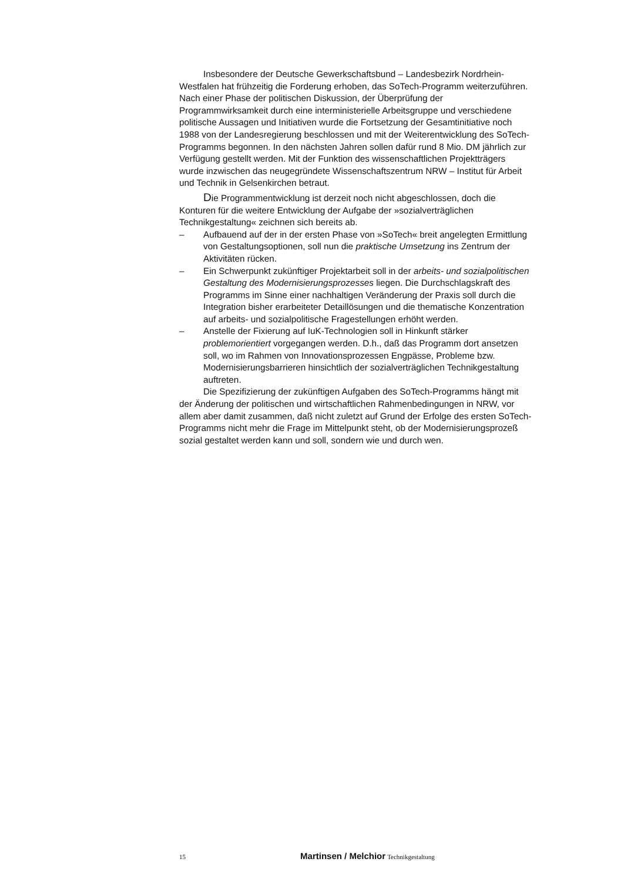Insbesondere der Deutsche Gewerkschaftsbund – Landesbezirk Nordrhein-Westfalen hat frühzeitig die Forderung erhoben, das SoTech-Programm weiterzuführen. Nach einer Phase der politischen Diskussion, der Überprüfung der Programmwirksamkeit durch eine interministerielle Arbeitsgruppe und verschiedene politische Aussagen und Initiativen wurde die Fortsetzung der Gesamtinitiative noch 1988 von der Landesregierung beschlossen und mit der Weiterentwicklung des SoTech-Programms begonnen. In den nächsten Jahren sollen dafür rund 8 Mio. DM jährlich zur Verfügung gestellt werden. Mit der Funktion des wissenschaftlichen Projektträgers wurde inzwischen das neugegründete Wissenschaftszentrum NRW – Institut für Arbeit und Technik in Gelsenkirchen betraut.
Die Programmentwicklung ist derzeit noch nicht abgeschlossen, doch die Konturen für die weitere Entwicklung der Aufgabe der »sozialverträglichen Technikgestaltung« zeichnen sich bereits ab.
– Aufbauend auf der in der ersten Phase von »SoTech« breit angelegten Ermittlung von Gestaltungsoptionen, soll nun die praktische Umsetzung ins Zentrum der Aktivitäten rücken.
– Ein Schwerpunkt zukünftiger Projektarbeit soll in der arbeits- und sozialpolitischen Gestaltung des Modernisierungsprozesses liegen. Die Durchschlagskraft des Programms im Sinne einer nachhaltigen Veränderung der Praxis soll durch die Integration bisher erarbeiteter Detaillösungen und die thematische Konzentration auf arbeits- und sozialpolitische Fragestellungen erhöht werden.
– Anstelle der Fixierung auf IuK-Technologien soll in Hinkunft stärker problemorientiert vorgegangen werden. D.h., daß das Programm dort ansetzen soll, wo im Rahmen von Innovationsprozessen Engpässe, Probleme bzw. Modernisierungsbarrieren hinsichtlich der sozialverträglichen Technikgestaltung auftreten.
Die Spezifizierung der zukünftigen Aufgaben des SoTech-Programms hängt mit der Änderung der politischen und wirtschaftlichen Rahmenbedingungen in NRW, vor allem aber damit zusammen, daß nicht zuletzt auf Grund der Erfolge des ersten SoTech-Programms nicht mehr die Frage im Mittelpunkt steht, ob der Modernisierungsprozeß sozial gestaltet werden kann und soll, sondern wie und durch wen.
15 Martinsen / Melchior Technikgestaltung